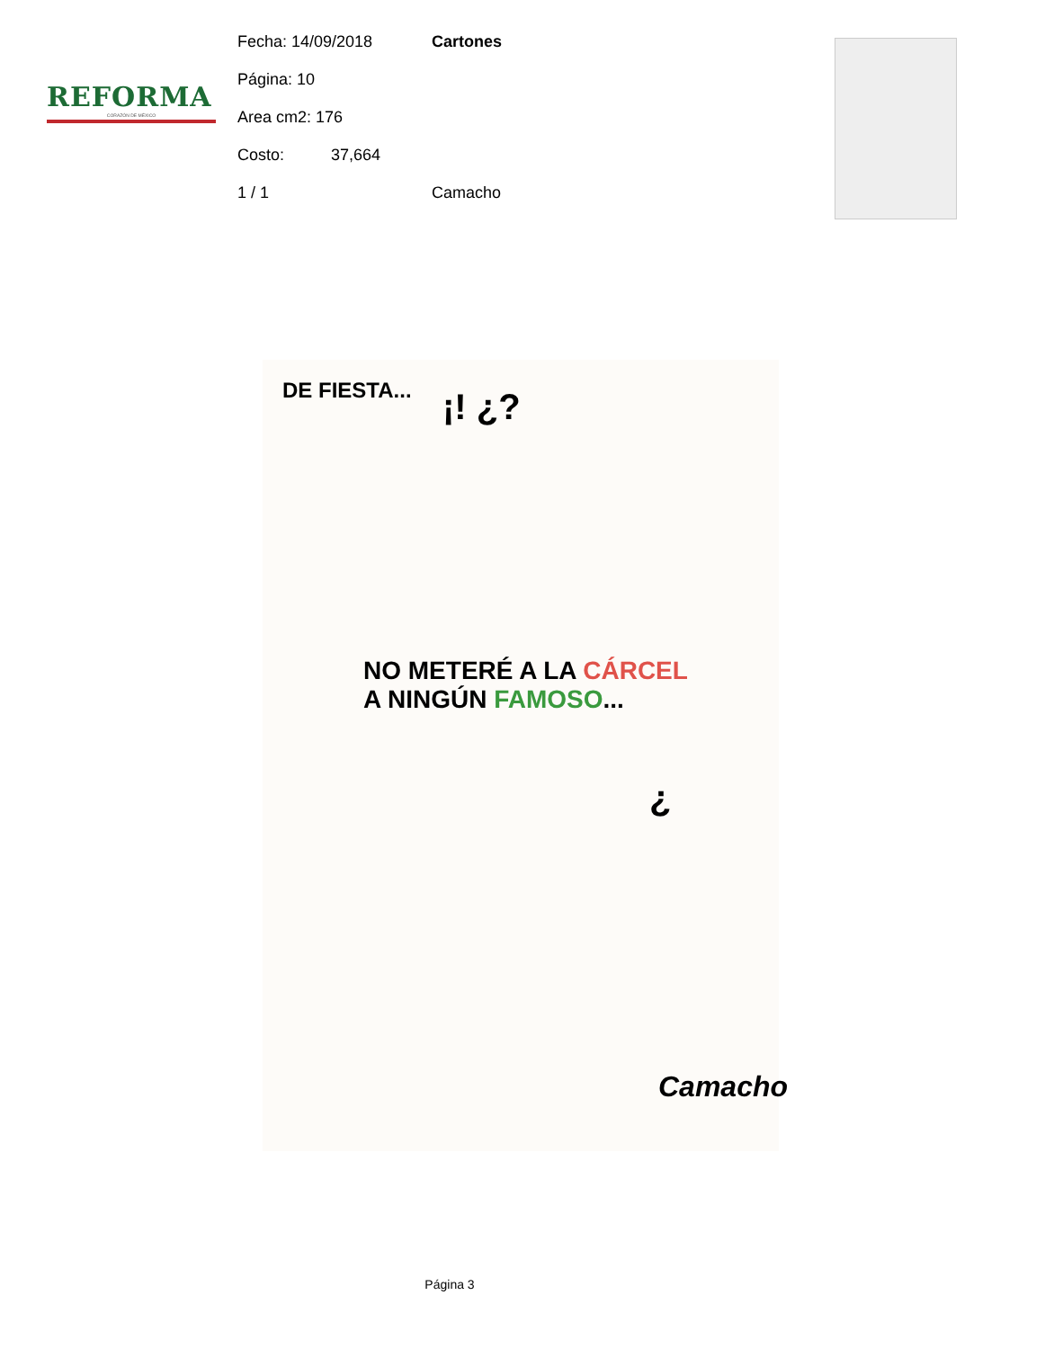REFORMA
CORAZÓN DE MÉXICO
Fecha: 14/09/2018 Cartones
Página: 10
Area cm2: 176
Costo: 37,664
1 / 1 Camacho
DE FIESTA... ¡! ¿?
NO METERÉ A LA CÁRCEL
A NINGÚN FAMOSO...
¿
Camacho
Página 3